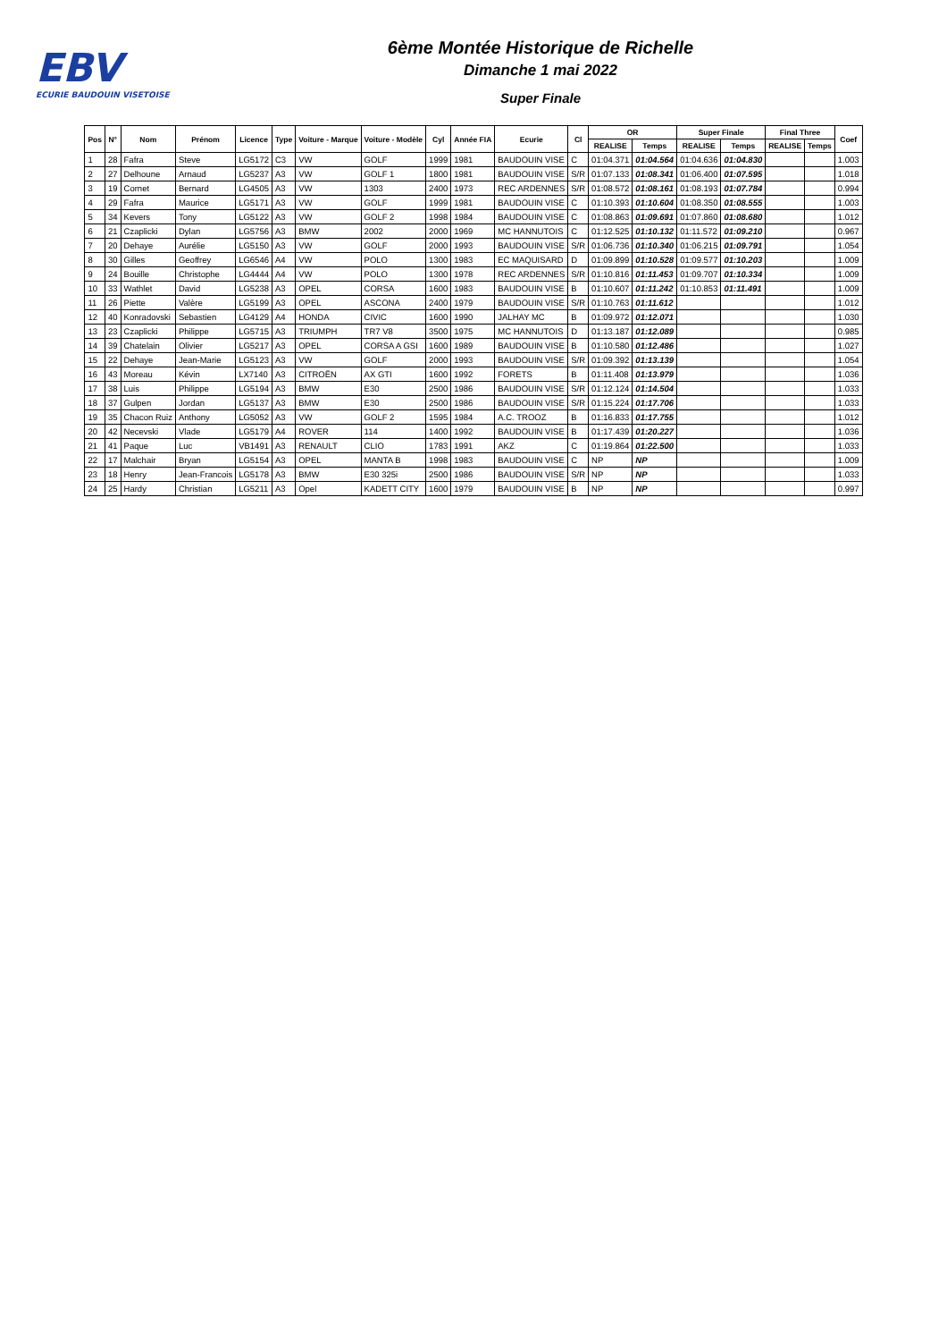EBV
ECURIE BAUDOUIN VISETOISE
6ème Montée Historique de Richelle
Dimanche 1 mai 2022
Super Finale
| Pos | N° | Nom | Prénom | Licence | Type | Voiture - Marque | Voiture - Modèle | Cyl | Année FIA | Ecurie | Cl | OR | | Super Finale | | Final Three | | Coef |
| --- | --- | --- | --- | --- | --- | --- | --- | --- | --- | --- | --- | --- | --- | --- | --- | --- | --- | --- |
| | | | | | | | | | | | | REALISE | Temps | REALISE | Temps | REALISE | Temps | |
| 1 | 28 | Fafra | Steve | LG5172 | C3 | VW | GOLF | 1999 | 1981 | BAUDOUIN VISE | C | 01:04.371 | 01:04.564 | 01:04.636 | 01:04.830 | | | 1.003 |
| 2 | 27 | Delhoune | Arnaud | LG5237 | A3 | VW | GOLF 1 | 1800 | 1981 | BAUDOUIN VISE | S/R | 01:07.133 | 01:08.341 | 01:06.400 | 01:07.595 | | | 1.018 |
| 3 | 19 | Cornet | Bernard | LG4505 | A3 | VW | 1303 | 2400 | 1973 | REC ARDENNES | S/R | 01:08.572 | 01:08.161 | 01:08.193 | 01:07.784 | | | 0.994 |
| 4 | 29 | Fafra | Maurice | LG5171 | A3 | VW | GOLF | 1999 | 1981 | BAUDOUIN VISE | C | 01:10.393 | 01:10.604 | 01:08.350 | 01:08.555 | | | 1.003 |
| 5 | 34 | Kevers | Tony | LG5122 | A3 | VW | GOLF 2 | 1998 | 1984 | BAUDOUIN VISE | C | 01:08.863 | 01:09.691 | 01:07.860 | 01:08.680 | | | 1.012 |
| 6 | 21 | Czaplicki | Dylan | LG5756 | A3 | BMW | 2002 | 2000 | 1969 | MC HANNUTOIS | C | 01:12.525 | 01:10.132 | 01:11.572 | 01:09.210 | | | 0.967 |
| 7 | 20 | Dehaye | Aurélie | LG5150 | A3 | VW | GOLF | 2000 | 1993 | BAUDOUIN VISE | S/R | 01:06.736 | 01:10.340 | 01:06.215 | 01:09.791 | | | 1.054 |
| 8 | 30 | Gilles | Geoffrey | LG6546 | A4 | VW | POLO | 1300 | 1983 | EC MAQUISARD | D | 01:09.899 | 01:10.528 | 01:09.577 | 01:10.203 | | | 1.009 |
| 9 | 24 | Bouille | Christophe | LG4444 | A4 | VW | POLO | 1300 | 1978 | REC ARDENNES | S/R | 01:10.816 | 01:11.453 | 01:09.707 | 01:10.334 | | | 1.009 |
| 10 | 33 | Wathlet | David | LG5238 | A3 | OPEL | CORSA | 1600 | 1983 | BAUDOUIN VISE | B | 01:10.607 | 01:11.242 | 01:10.853 | 01:11.491 | | | 1.009 |
| 11 | 26 | Piette | Valère | LG5199 | A3 | OPEL | ASCONA | 2400 | 1979 | BAUDOUIN VISE | S/R | 01:10.763 | 01:11.612 | | | | | 1.012 |
| 12 | 40 | Konradovski | Sebastien | LG4129 | A4 | HONDA | CIVIC | 1600 | 1990 | JALHAY MC | B | 01:09.972 | 01:12.071 | | | | | 1.030 |
| 13 | 23 | Czaplicki | Philippe | LG5715 | A3 | TRIUMPH | TR7 V8 | 3500 | 1975 | MC HANNUTOIS | D | 01:13.187 | 01:12.089 | | | | | 0.985 |
| 14 | 39 | Chatelain | Olivier | LG5217 | A3 | OPEL | CORSA A GSI | 1600 | 1989 | BAUDOUIN VISE | B | 01:10.580 | 01:12.486 | | | | | 1.027 |
| 15 | 22 | Dehaye | Jean-Marie | LG5123 | A3 | VW | GOLF | 2000 | 1993 | BAUDOUIN VISE | S/R | 01:09.392 | 01:13.139 | | | | | 1.054 |
| 16 | 43 | Moreau | Kévin | LX7140 | A3 | CITROËN | AX GTI | 1600 | 1992 | FORETS | B | 01:11.408 | 01:13.979 | | | | | 1.036 |
| 17 | 38 | Luis | Philippe | LG5194 | A3 | BMW | E30 | 2500 | 1986 | BAUDOUIN VISE | S/R | 01:12.124 | 01:14.504 | | | | | 1.033 |
| 18 | 37 | Gulpen | Jordan | LG5137 | A3 | BMW | E30 | 2500 | 1986 | BAUDOUIN VISE | S/R | 01:15.224 | 01:17.706 | | | | | 1.033 |
| 19 | 35 | Chacon Ruiz | Anthony | LG5052 | A3 | VW | GOLF 2 | 1595 | 1984 | A.C. TROOZ | B | 01:16.833 | 01:17.755 | | | | | 1.012 |
| 20 | 42 | Necevski | Vlade | LG5179 | A4 | ROVER | 114 | 1400 | 1992 | BAUDOUIN VISE | B | 01:17.439 | 01:20.227 | | | | | 1.036 |
| 21 | 41 | Paque | Luc | VB1491 | A3 | RENAULT | CLIO | 1783 | 1991 | AKZ | C | 01:19.864 | 01:22.500 | | | | | 1.033 |
| 22 | 17 | Malchair | Bryan | LG5154 | A3 | OPEL | MANTA B | 1998 | 1983 | BAUDOUIN VISE | C | NP | NP | | | | | 1.009 |
| 23 | 18 | Henry | Jean-Francois | LG5178 | A3 | BMW | E30 325i | 2500 | 1986 | BAUDOUIN VISE | S/R | NP | NP | | | | | 1.033 |
| 24 | 25 | Hardy | Christian | LG5211 | A3 | Opel | KADETT CITY | 1600 | 1979 | BAUDOUIN VISE | B | NP | NP | | | | | 0.997 |